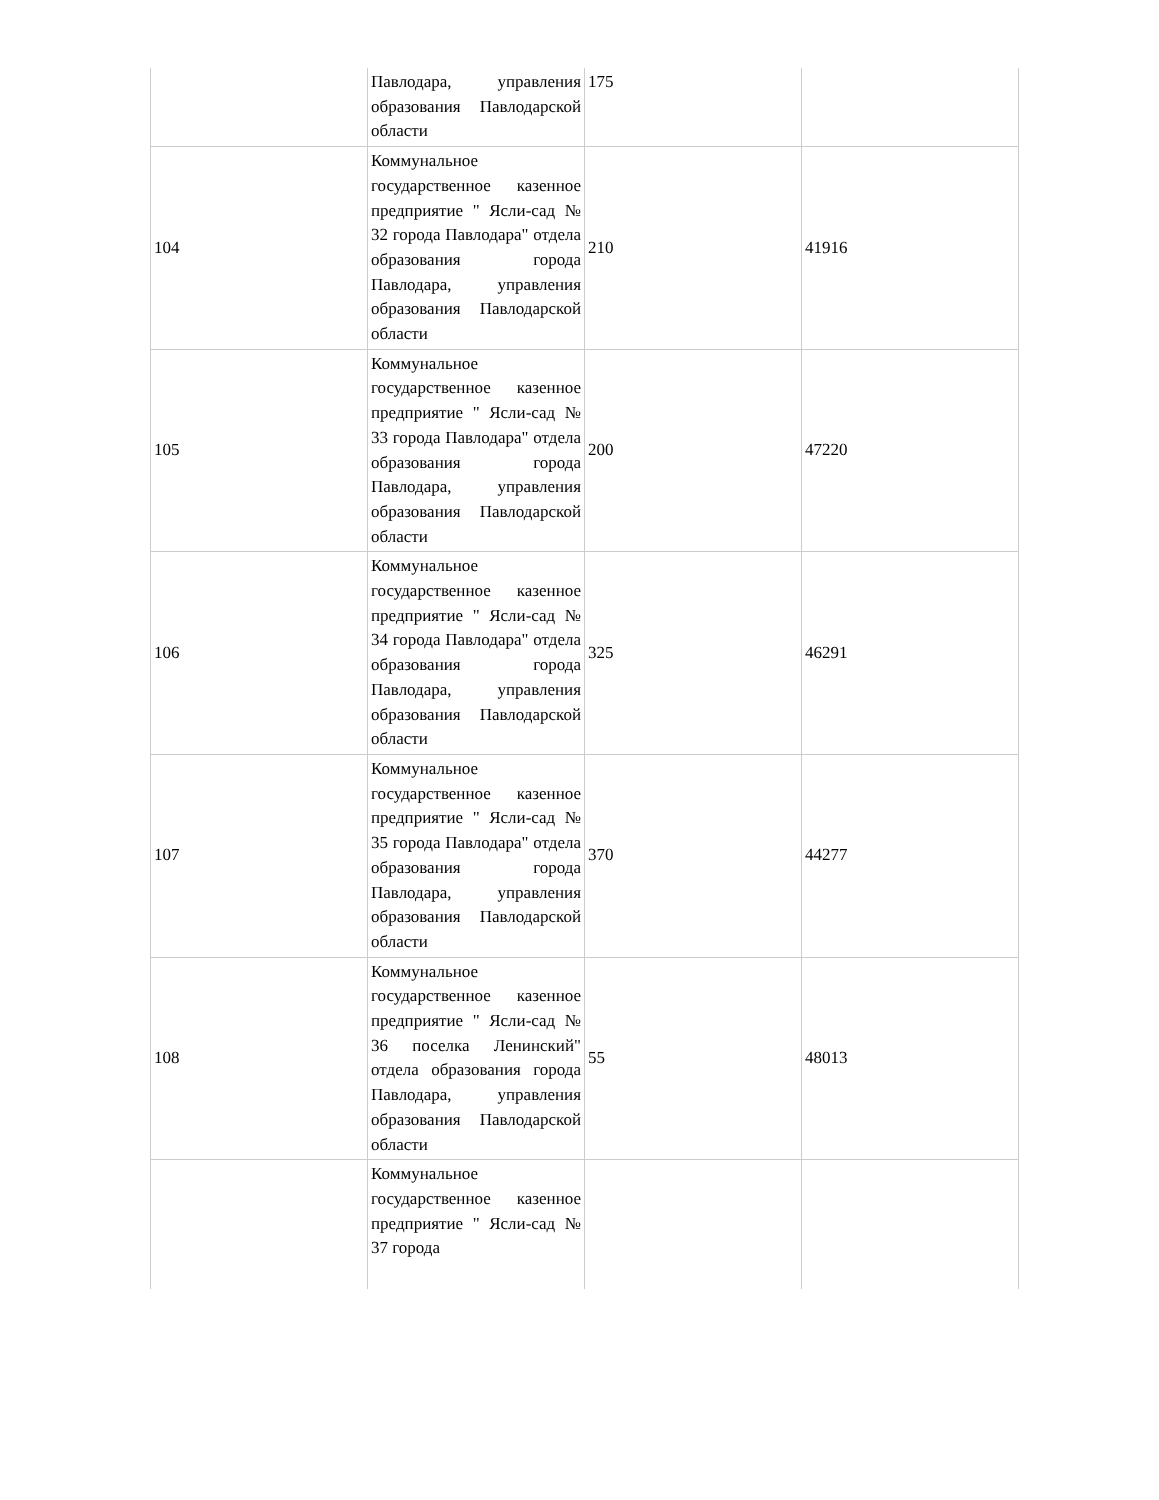| | Павлодара, управления образования Павлодарской области | 175 | |
| 104 | Коммунальное государственное казенное предприятие " Ясли-сад № 32 города Павлодара" отдела образования города Павлодара, управления образования Павлодарской области | 210 | 41916 |
| 105 | Коммунальное государственное казенное предприятие " Ясли-сад № 33 города Павлодара" отдела образования города Павлодара, управления образования Павлодарской области | 200 | 47220 |
| 106 | Коммунальное государственное казенное предприятие " Ясли-сад № 34 города Павлодара" отдела образования города Павлодара, управления образования Павлодарской области | 325 | 46291 |
| 107 | Коммунальное государственное казенное предприятие " Ясли-сад № 35 города Павлодара" отдела образования города Павлодара, управления образования Павлодарской области | 370 | 44277 |
| 108 | Коммунальное государственное казенное предприятие " Ясли-сад № 36 поселка Ленинский" отдела образования города Павлодара, управления образования Павлодарской области | 55 | 48013 |
| | Коммунальное государственное казенное предприятие " Ясли-сад № 37 города | | |